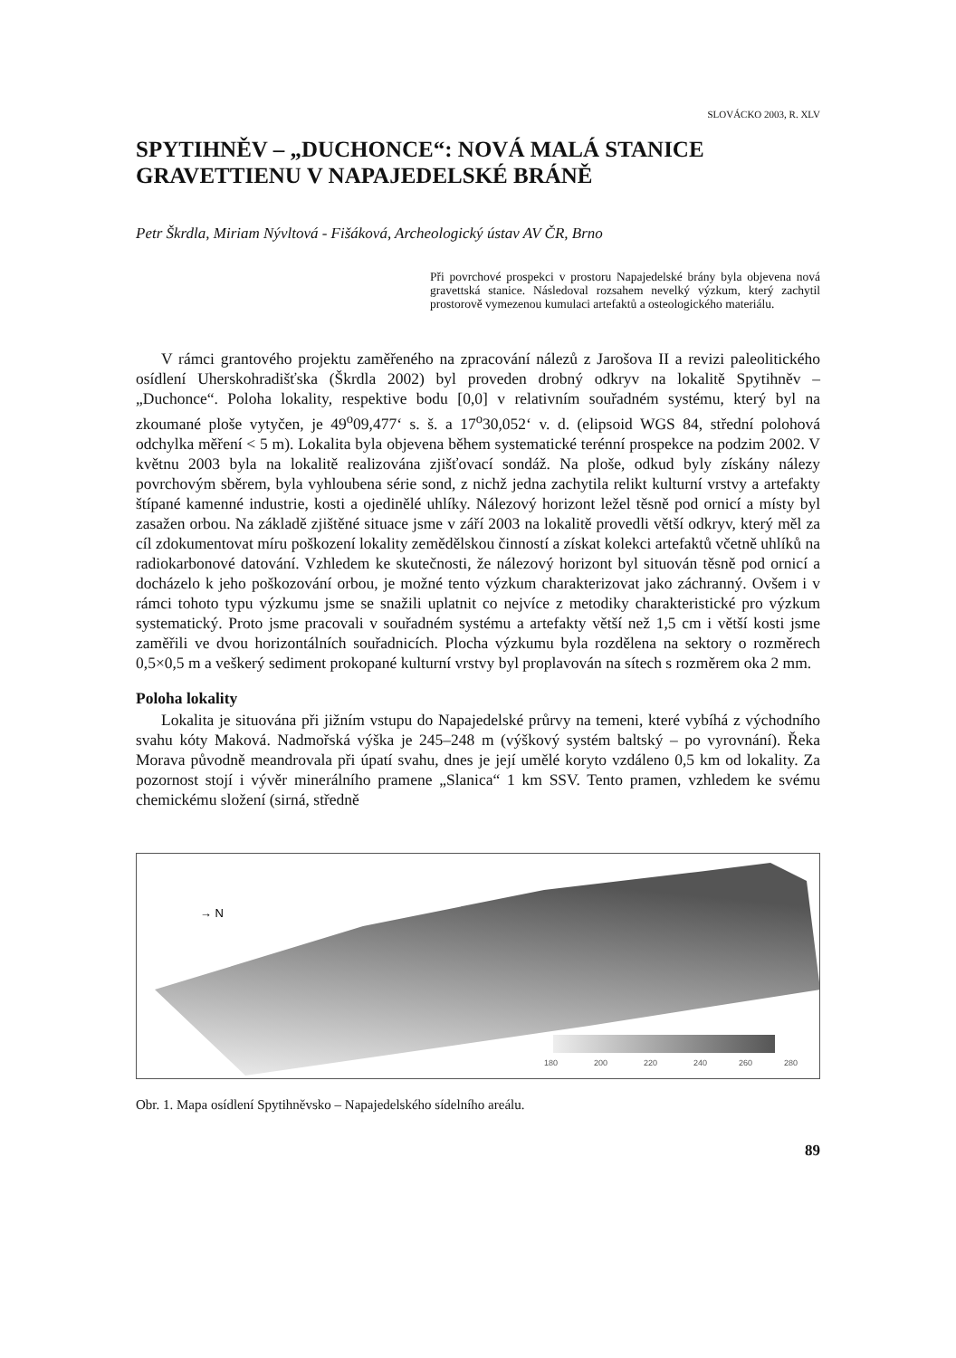SLOVÁCKO 2003, R. XLV
SPYTIHNĚV – „DUCHONCE“: NOVÁ MALÁ STANICE GRAVETTIENU V NAPAJEDELSKÉ BRÁNĚ
Petr Škrdla, Miriam Nývltová - Fišáková, Archeologický ústav AV ČR, Brno
Při povrchové prospekci v prostoru Napajedelské brány byla objevena nová gravettská stanice. Následoval rozsahem nevelký výzkum, který zachytil prostorově vymezenou kumulaci artefaktů a osteologického materiálu.
V rámci grantového projektu zaměřeného na zpracování nálezů z Jarošova II a revizi paleolitického osídlení Uherskohradišťska (Škrdla 2002) byl proveden drobný odkryv na lokalitě Spytihněv – „Duchonce“. Poloha lokality, respektive bodu [0,0] v relativním souřadném systému, který byl na zkoumané ploše vytyčen, je 49<sup>o</sup>09,477‘ s. š. a 17<sup>o</sup>30,052‘ v. d. (elipsoid WGS 84, střední polohová odchylka měření < 5 m). Lokalita byla objevena během systematické terénní prospekce na podzim 2002. V květnu 2003 byla na lokalitě realizována zjišťovací sondáž. Na ploše, odkud byly získány nálezy povrchovým sběrem, byla vyhloubena série sond, z nichž jedna zachytila relikt kulturní vrstvy a artefakty štípané kamenné industrie, kosti a ojedinělé uhlíky. Nálezový horizont ležel těsně pod ornicí a místy byl zasažen orbou. Na základě zjištěné situace jsme v září 2003 na lokalitě provedli větší odkryv, který měl za cíl zdokumentovat míru poškození lokality zemědělskou činností a získat kolekci artefaktů včetně uhlíků na radiokarbonové datování. Vzhledem ke skutečnosti, že nálezový horizont byl situován těsně pod ornicí a docházelo k jeho poškozování orbou, je možné tento výzkum charakterizovat jako záchranný. Ovšem i v rámci tohoto typu výzkumu jsme se snažili uplatnit co nejvíce z metodiky charakteristické pro výzkum systematický. Proto jsme pracovali v souřadném systému a artefakty větší než 1,5 cm i větší kosti jsme zaměřili ve dvou horizontálních souřadnicích. Plocha výzkumu byla rozdělena na sektory o rozměrech 0,5×0,5 m a veškerý sediment prokopané kulturní vrstvy byl proplavován na sítech s rozměrem oka 2 mm.
Poloha lokality
Lokalita je situována při jižním vstupu do Napajedelské průrvy na temeni, které vybíhá z východního svahu kóty Maková. Nadmořská výška je 245–248 m (výškový systém baltský – po vyrovnání). Řeka Morava původně meandrovala při úpatí svahu, dnes je její umělé koryto vzdáleno 0,5 km od lokality. Za pozornost stojí i vývěr minerálního pramene „Slanica“ 1 km SSV. Tento pramen, vzhledem ke svému chemickému složení (sirná, středně
→ N
180
200
220
240
260
280
Obr. 1. Mapa osídlení Spytihněvsko – Napajedelského sídelního areálu.
89